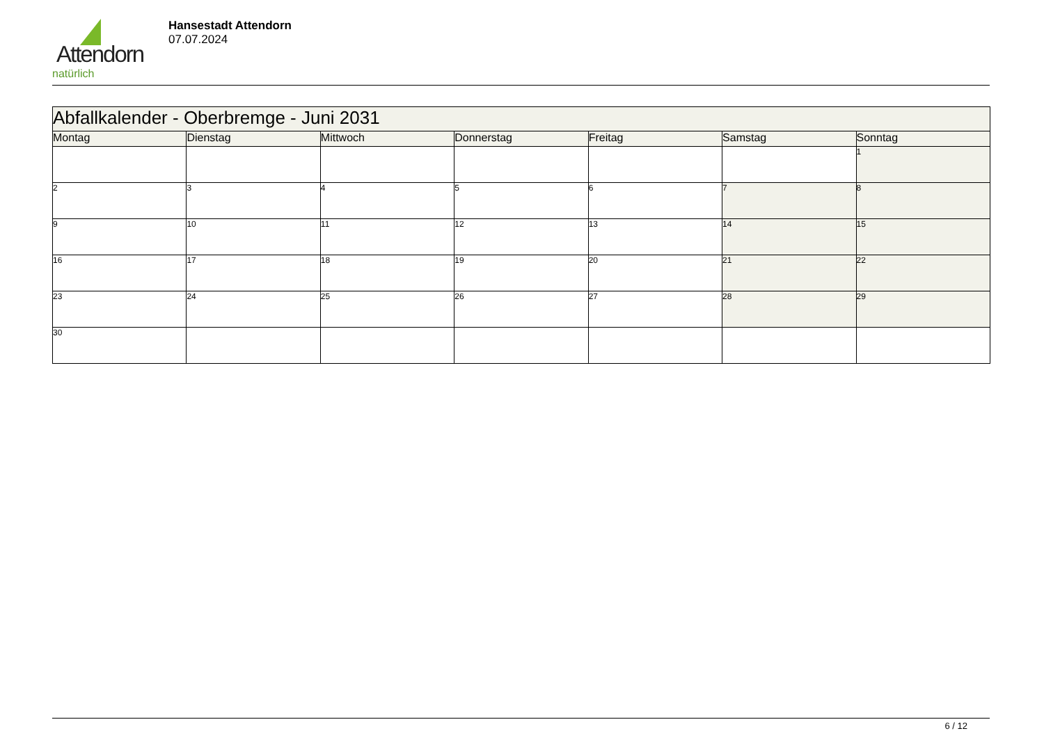Attendorn
natürlich
Hansestadt Attendorn
07.07.2024
| Abfallkalender - Oberbremge - Juni 2031 | | | | | | |
| --- | --- | --- | --- | --- | --- | --- |
| Montag | Dienstag | Mittwoch | Donnerstag | Freitag | Samstag | Sonntag |
| | | | | | | 1 |
| 2 | 3 | 4 | 5 | 6 | 7 | 8 |
| 9 | 10 | 11 | 12 | 13 | 14 | 15 |
| 16 | 17 | 18 | 19 | 20 | 21 | 22 |
| 23 | 24 | 25 | 26 | 27 | 28 | 29 |
| 30 | | | | | | |
6 / 12